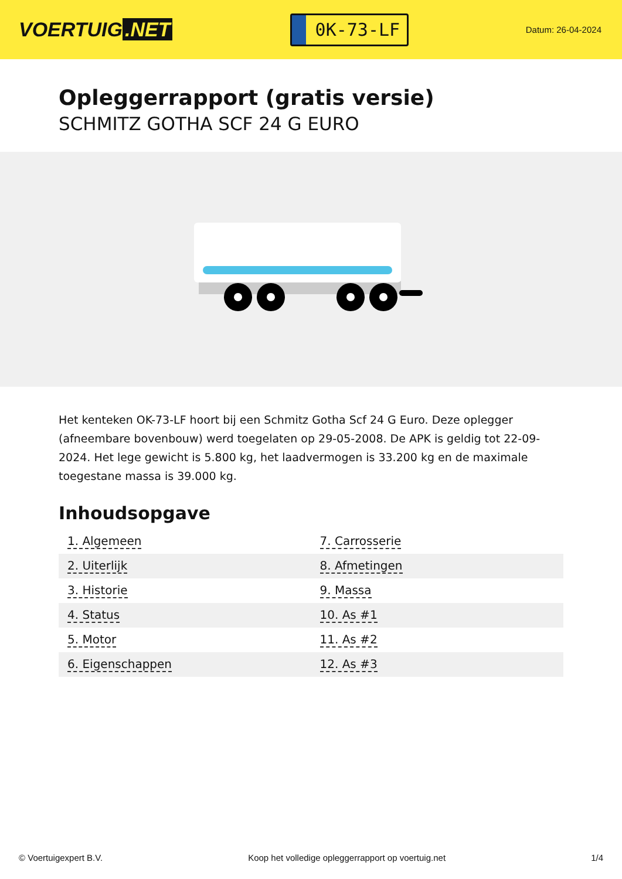VOERTUIG.NET
0K-73-LF
Datum: 26-04-2024
Opleggerrapport (gratis versie)
SCHMITZ GOTHA SCF 24 G EURO
Het kenteken OK-73-LF hoort bij een Schmitz Gotha Scf 24 G Euro. Deze oplegger (afneembare bovenbouw) werd toegelaten op 29-05-2008. De APK is geldig tot 22-09-2024. Het lege gewicht is 5.800 kg, het laadvermogen is 33.200 kg en de maximale toegestane massa is 39.000 kg.
Inhoudsopgave
| 1. Algemeen | 7. Carrosserie |
| 2. Uiterlijk | 8. Afmetingen |
| 3. Historie | 9. Massa |
| 4. Status | 10. As #1 |
| 5. Motor | 11. As #2 |
| 6. Eigenschappen | 12. As #3 |
© Voertuigexpert B.V. Koop het volledige opleggerrapport op voertuig.net 1/4